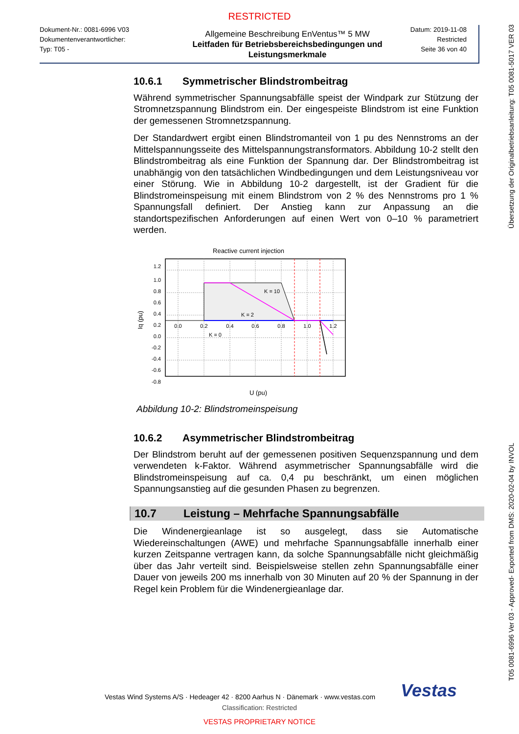RESTRICTED
Dokument-Nr.: 0081-6996 V03
Dokumentenverantwortlicher:
Typ: T05 -
Allgemeine Beschreibung EnVentus™ 5 MW
Leitfaden für Betriebsbereichsbedingungen und Leistungsmerkmale
Datum: 2019-11-08
Restricted
Seite 36 von 40
10.6.1 Symmetrischer Blindstrombeitrag
Während symmetrischer Spannungsabfälle speist der Windpark zur Stützung der Stromnetzspannung Blindstrom ein. Der eingespeiste Blindstrom ist eine Funktion der gemessenen Stromnetzspannung.
Der Standardwert ergibt einen Blindstromanteil von 1 pu des Nennstroms an der Mittelspannungsseite des Mittelspannungstransformators. Abbildung 10-2 stellt den Blindstrombeitrag als eine Funktion der Spannung dar. Der Blindstrombeitrag ist unabhängig von den tatsächlichen Windbedingungen und dem Leistungsniveau vor einer Störung. Wie in Abbildung 10-2 dargestellt, ist der Gradient für die Blindstromeinspeisung mit einem Blindstrom von 2 % des Nennstroms pro 1 % Spannungsfall definiert. Der Anstieg kann zur Anpassung an die standortspezifischen Anforderungen auf einen Wert von 0–10 % parametriert werden.
Reactive current injection
K = 10
K = 2
K = 0
1.2
1.0
0.8
0.6
0.4
0.2
0.0
-0.2
-0.4
-0.6
-0.8
0.0
0.2
0.4
0.6
0.8
1.0
1.2
Iq (pu)
U (pu)
Abbildung 10-2: Blindstromeinspeisung
10.6.2 Asymmetrischer Blindstrombeitrag
Der Blindstrom beruht auf der gemessenen positiven Sequenzspannung und dem verwendeten k-Faktor. Während asymmetrischer Spannungsabfälle wird die Blindstromeinspeisung auf ca. 0,4 pu beschränkt, um einen möglichen Spannungsanstieg auf die gesunden Phasen zu begrenzen.
10.7 Leistung – Mehrfache Spannungsabfälle
Die Windenergieanlage ist so ausgelegt, dass sie Automatische Wiedereinschaltungen (AWE) und mehrfache Spannungsabfälle innerhalb einer kurzen Zeitspanne vertragen kann, da solche Spannungsabfälle nicht gleichmäßig über das Jahr verteilt sind. Beispielsweise stellen zehn Spannungsabfälle einer Dauer von jeweils 200 ms innerhalb von 30 Minuten auf 20 % der Spannung in der Regel kein Problem für die Windenergieanlage dar.
Vestas Wind Systems A/S · Hedeager 42 · 8200 Aarhus N · Dänemark · www.vestas.com Vestas
Classification: Restricted
VESTAS PROPRIETARY NOTICE
Übersetzung der Originalbetriebsanleitung: T05 0081-5017 VER 03
T05 0081-6996 Ver 03 - Approved- Exported from DMS: 2020-02-04 by INVOL